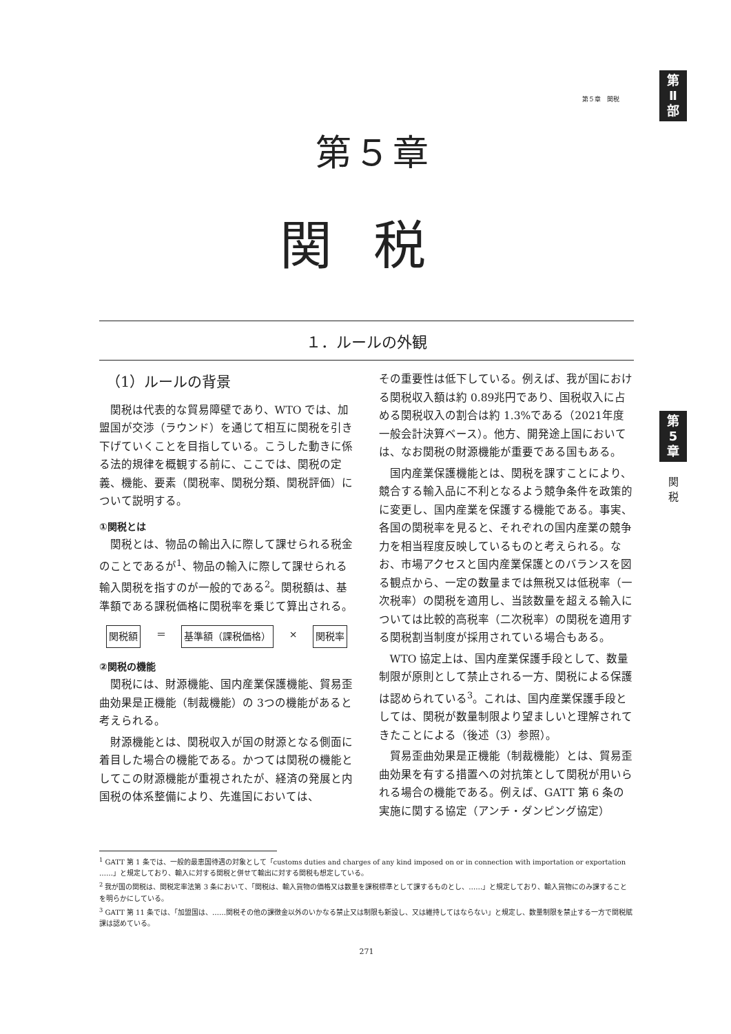第
Ⅱ
部
第
5
章
関
税
第５章　関税
第５章
関税
１．ルールの外観
（1）ルールの背景
関税は代表的な貿易障壁であり、WTO では、加盟国が交渉（ラウンド）を通じて相互に関税を引き下げていくことを目指している。こうした動きに係る法的規律を概観する前に、ここでは、関税の定義、機能、要素（関税率、関税分類、関税評価）について説明する。
①関税とは
関税とは、物品の輸出入に際して課せられる税金のことであるが<sup>1</sup>、物品の輸入に際して課せられる輸入関税を指すのが一般的である<sup>2</sup>。関税額は、基準額である課税価格に関税率を乗じて算出される。
関税額 ＝ 基準額（課税価格） × 関税率
②関税の機能
関税には、財源機能、国内産業保護機能、貿易歪曲効果是正機能（制裁機能）の 3つの機能があると考えられる。
財源機能とは、関税収入が国の財源となる側面に着目した場合の機能である。かつては関税の機能としてこの財源機能が重視されたが、経済の発展と内国税の体系整備により、先進国においては、
その重要性は低下している。例えば、我が国における関税収入額は約 0.89兆円であり、国税収入に占める関税収入の割合は約 1.3%である（2021年度一般会計決算ベース）。他方、開発途上国においては、なお関税の財源機能が重要である国もある。
国内産業保護機能とは、関税を課すことにより、競合する輸入品に不利となるよう競争条件を政策的に変更し、国内産業を保護する機能である。事実、各国の関税率を見ると、それぞれの国内産業の競争力を相当程度反映しているものと考えられる。なお、市場アクセスと国内産業保護とのバランスを図る観点から、一定の数量までは無税又は低税率（一次税率）の関税を適用し、当該数量を超える輸入については比較的高税率（二次税率）の関税を適用する関税割当制度が採用されている場合もある。
WTO 協定上は、国内産業保護手段として、数量制限が原則として禁止される一方、関税による保護は認められている<sup>3</sup>。これは、国内産業保護手段としては、関税が数量制限より望ましいと理解されてきたことによる（後述（3）参照）。
貿易歪曲効果是正機能（制裁機能）とは、貿易歪曲効果を有する措置への対抗策として関税が用いられる場合の機能である。例えば、GATT 第 6 条の実施に関する協定（アンチ・ダンピング協定）
<sup>1</sup> GATT 第 1 条では、一般的最恵国待遇の対象として「customs duties and charges of any kind imposed on or in connection with importation or exportation ……」と規定しており、輸入に対する関税と併せて輸出に対する関税も想定している。
<sup>2</sup> 我が国の関税は、関税定率法第 3 条において、「関税は、輸入貨物の価格又は数量を課税標準として課するものとし、……」と規定しており、輸入貨物にのみ課することを明らかにしている。
<sup>3</sup> GATT 第 11 条では、「加盟国は、……関税その他の課徴金以外のいかなる禁止又は制限も新設し、又は維持してはならない」と規定し、数量制限を禁止する一方で関税賦課は認めている。
271